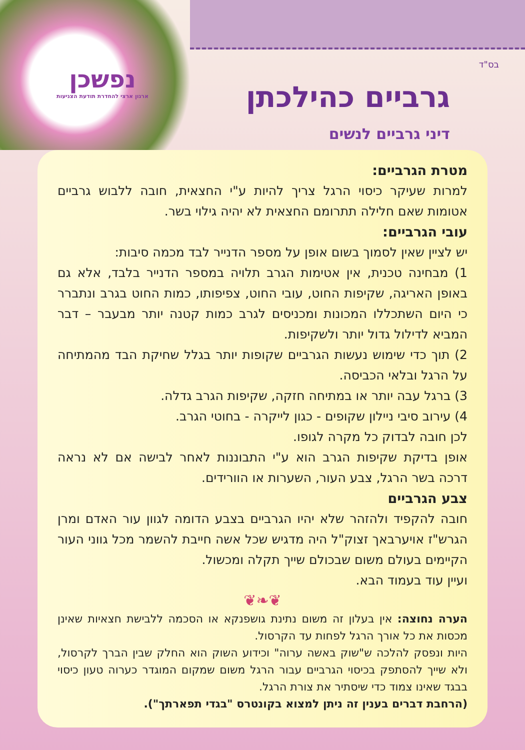נפשכן
ארגון ארצי להחדרת תודעת הצניעות
בס"ד
גרביים כהילכתן
דיני גרביים לנשים
מטרת הגרביים:
למרות שעיקר כיסוי הרגל צריך להיות ע"י החצאית, חובה ללבוש גרביים אטומות שאם חלילה תתרומם החצאית לא יהיה גילוי בשר.
עובי הגרביים:
יש לציין שאין לסמוך בשום אופן על מספר הדנייר לבד מכמה סיבות:
1) מבחינה טכנית, אין אטימות הגרב תלויה במספר הדנייר בלבד, אלא גם באופן האריגה, שקיפות החוט, עובי החוט, צפיפותו, כמות החוט בגרב ונתברר כי היום השתכללו המכונות ומכניסים לגרב כמות קטנה יותר מבעבר – דבר המביא לדילול גדול יותר ולשקיפות.
2) תוך כדי שימוש נעשות הגרביים שקופות יותר בגלל שחיקת הבד מהמתיחה על הרגל ובלאי הכביסה.
3) ברגל עבה יותר או במתיחה חזקה, שקיפות הגרב גדלה.
4) עירוב סיבי ניילון שקופים - כגון לייקרה - בחוטי הגרב.
לכן חובה לבדוק כל מקרה לגופו.
אופן בדיקת שקיפות הגרב הוא ע"י התבוננות לאחר לבישה אם לא נראה דרכה בשר הרגל, צבע העור, השערות או הוורידים.
צבע הגרביים
חובה להקפיד ולהזהר שלא יהיו הגרביים בצבע הדומה לגוון עור האדם ומרן הגרש"ז אויערבאך זצוק"ל היה מדגיש שכל אשה חייבת להשמר מכל גווני העור הקיימים בעולם משום שבכולם שייך תקלה ומכשול.
ועיין עוד בעמוד הבא.
❦❧❦
הערה נחוצה: אין בעלון זה משום נתינת גושפנקא או הסכמה ללבישת חצאיות שאינן מכסות את כל אורך הרגל לפחות עד הקרסול.
היות ונפסק להלכה ש"שוק באשה ערוה" וכידוע השוק הוא החלק שבין הברך לקרסול, ולא שייך להסתפק בכיסוי הגרביים עבור הרגל משום שמקום המוגדר כערוה טעון כיסוי בבגד שאינו צמוד כדי שיסתיר את צורת הרגל.
(הרחבת דברים בענין זה ניתן למצוא בקונטרס "בגדי תפארתך").